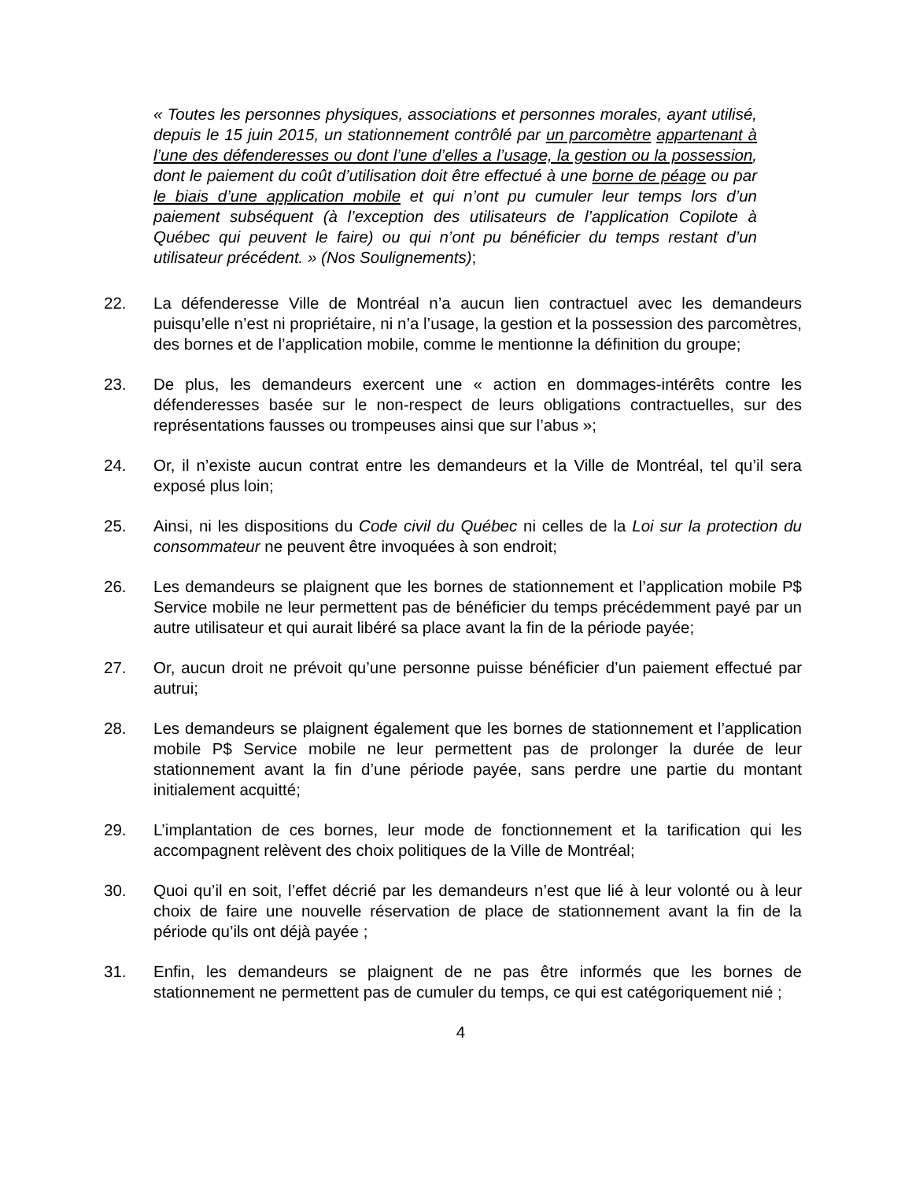« Toutes les personnes physiques, associations et personnes morales, ayant utilisé, depuis le 15 juin 2015, un stationnement contrôlé par un parcomètre appartenant à l’une des défenderesses ou dont l’une d’elles a l’usage, la gestion ou la possession, dont le paiement du coût d’utilisation doit être effectué à une borne de péage ou par le biais d’une application mobile et qui n’ont pu cumuler leur temps lors d’un paiement subséquent (à l’exception des utilisateurs de l’application Copilote à Québec qui peuvent le faire) ou qui n’ont pu bénéficier du temps restant d’un utilisateur précédent. » (Nos Soulignements);
22. La défenderesse Ville de Montréal n’a aucun lien contractuel avec les demandeurs puisqu’elle n’est ni propriétaire, ni n’a l’usage, la gestion et la possession des parcomètres, des bornes et de l’application mobile, comme le mentionne la définition du groupe;
23. De plus, les demandeurs exercent une « action en dommages-intérêts contre les défenderesses basée sur le non-respect de leurs obligations contractuelles, sur des représentations fausses ou trompeuses ainsi que sur l’abus »;
24. Or, il n’existe aucun contrat entre les demandeurs et la Ville de Montréal, tel qu’il sera exposé plus loin;
25. Ainsi, ni les dispositions du Code civil du Québec ni celles de la Loi sur la protection du consommateur ne peuvent être invoquées à son endroit;
26. Les demandeurs se plaignent que les bornes de stationnement et l’application mobile P$ Service mobile ne leur permettent pas de bénéficier du temps précédemment payé par un autre utilisateur et qui aurait libéré sa place avant la fin de la période payée;
27. Or, aucun droit ne prévoit qu’une personne puisse bénéficier d’un paiement effectué par autrui;
28. Les demandeurs se plaignent également que les bornes de stationnement et l’application mobile P$ Service mobile ne leur permettent pas de prolonger la durée de leur stationnement avant la fin d’une période payée, sans perdre une partie du montant initialement acquitté;
29. L’implantation de ces bornes, leur mode de fonctionnement et la tarification qui les accompagnent relèvent des choix politiques de la Ville de Montréal;
30. Quoi qu’il en soit, l’effet décrié par les demandeurs n’est que lié à leur volonté ou à leur choix de faire une nouvelle réservation de place de stationnement avant la fin de la période qu’ils ont déjà payée ;
31. Enfin, les demandeurs se plaignent de ne pas être informés que les bornes de stationnement ne permettent pas de cumuler du temps, ce qui est catégoriquement nié ;
4